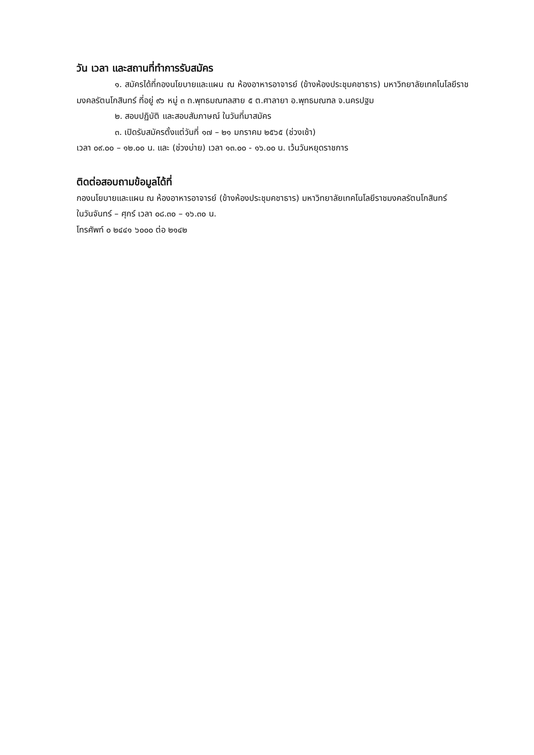วัน เวลา และสถานที่ทำการรับสมัคร
๑. สมัครได้ที่กองนโยบายและแผน ณ ห้องอาหารอาจารย์ (ข้างห้องประชุมคชาธาร) มหาวิทยาลัยเทคโนโลยีราชมงคลรัตนโกสินทร์ ที่อยู่ ๙๖ หมู่ ๓ ถ.พุทธมณฑลสาย ๕ ต.ศาลายา อ.พุทธมณฑล จ.นครปฐม
๒. สอบปฏิบัติ และสอบสัมภาษณ์ ในวันที่มาสมัคร
๓. เปิดรับสมัครตั้งแต่วันที่ ๑๗ – ๒๑ มกราคม ๒๕๖๕ (ช่วงเช้า)
เวลา ๐๙.๐๐ – ๑๒.๐๐ น. และ (ช่วงบ่าย) เวลา ๑๓.๐๐ - ๑๖.๐๐ น. เว้นวันหยุดราชการ
ติดต่อสอบถามข้อมูลได้ที่
กองนโยบายและแผน ณ ห้องอาหารอาจารย์ (ข้างห้องประชุมคชาธาร) มหาวิทยาลัยเทคโนโลยีราชมงคลรัตนโกสินทร์
ในวันจันทร์ – ศุกร์ เวลา ๐๘.๓๐ – ๑๖.๓๐ น.
โทรศัพท์ ๐ ๒๔๔๑ ๖๐๐๐ ต่อ ๒๑๔๒